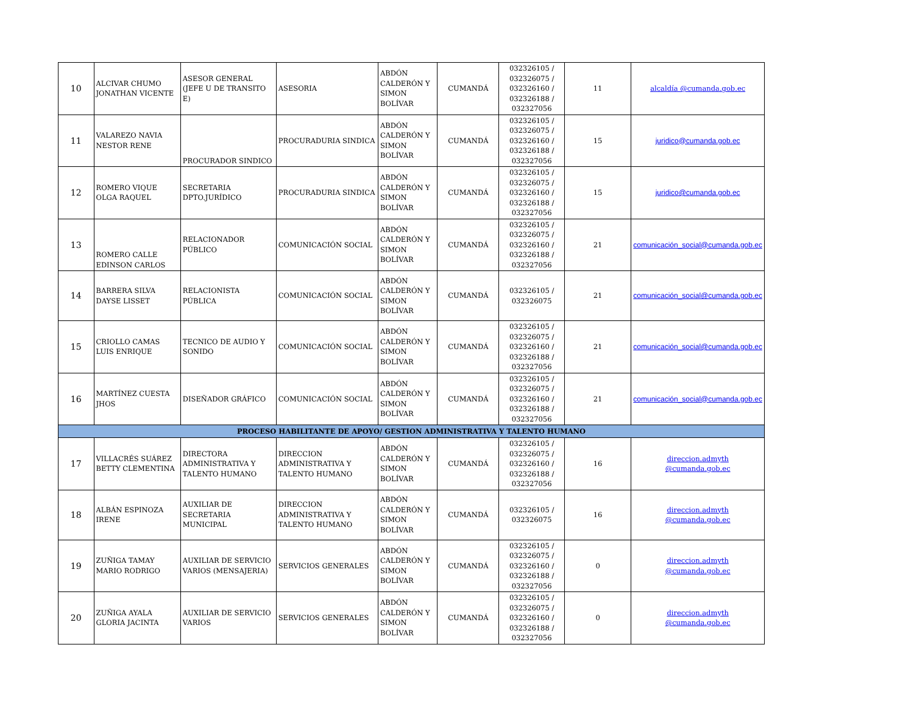| 10 | ALCIVAR CHUMO JONATHAN VICENTE | ASESOR GENERAL (JEFE U DE TRANSITO E) | ASESORIA | ABDÓN CALDERÓN Y SIMON BOLÍVAR | CUMANDÁ | 032326105 / 032326075 / 032326160 / 032326188 / 032327056 | 11 | alcaldía @cumanda.gob.ec |
| 11 | VALAREZO NAVIA NESTOR RENE | PROCURADOR SINDICO | PROCURADURIA SINDICA | ABDÓN CALDERÓN Y SIMON BOLÍVAR | CUMANDÁ | 032326105 / 032326075 / 032326160 / 032326188 / 032327056 | 15 | juridico@cumanda.gob.ec |
| 12 | ROMERO VIQUE OLGA RAQUEL | SECRETARIA DPTO.JURÍDICO | PROCURADURIA SINDICA | ABDÓN CALDERÓN Y SIMON BOLÍVAR | CUMANDÁ | 032326105 / 032326075 / 032326160 / 032326188 / 032327056 | 15 | juridico@cumanda.gob.ec |
| 13 | ROMERO CALLE EDINSON CARLOS | RELACIONADOR PÚBLICO | COMUNICACIÓN SOCIAL | ABDÓN CALDERÓN Y SIMON BOLÍVAR | CUMANDÁ | 032326105 / 032326075 / 032326160 / 032326188 / 032327056 | 21 | comunicación_social@cumanda.gob.ec |
| 14 | BARRERA SILVA DAYSE LISSET | RELACIONISTA PÚBLICA | COMUNICACIÓN SOCIAL | ABDÓN CALDERÓN Y SIMON BOLÍVAR | CUMANDÁ | 032326105 / 032326075 | 21 | comunicación_social@cumanda.gob.ec |
| 15 | CRIOLLO CAMAS LUIS ENRIQUE | TECNICO DE AUDIO Y SONIDO | COMUNICACIÓN SOCIAL | ABDÓN CALDERÓN Y SIMON BOLÍVAR | CUMANDÁ | 032326105 / 032326075 / 032326160 / 032326188 / 032327056 | 21 | comunicación_social@cumanda.gob.ec |
| 16 | MARTÍNEZ CUESTA JHOS | DISEÑADOR GRÁFICO | COMUNICACIÓN SOCIAL | ABDÓN CALDERÓN Y SIMON BOLÍVAR | CUMANDÁ | 032326105 / 032326075 / 032326160 / 032326188 / 032327056 | 21 | comunicación_social@cumanda.gob.ec |
| PROCESO HABILITANTE DE APOYO/ GESTION ADMINISTRATIVA Y TALENTO HUMANO | | | | | | | | |
| 17 | VILLACRÉS SUÁREZ BETTY CLEMENTINA | DIRECTORA ADMINISTRATIVA Y TALENTO HUMANO | DIRECCION ADMINISTRATIVA Y TALENTO HUMANO | ABDÓN CALDERÓN Y SIMON BOLÍVAR | CUMANDÁ | 032326105 / 032326075 / 032326160 / 032326188 / 032327056 | 16 | direccion.admyth @cumanda.gob.ec |
| 18 | ALBÁN ESPINOZA IRENE | AUXILIAR DE SECRETARIA MUNICIPAL | DIRECCION ADMINISTRATIVA Y TALENTO HUMANO | ABDÓN CALDERÓN Y SIMON BOLÍVAR | CUMANDÁ | 032326105 / 032326075 | 16 | direccion.admyth @cumanda.gob.ec |
| 19 | ZUÑIGA TAMAY MARIO RODRIGO | AUXILIAR DE SERVICIO VARIOS (MENSAJERIA) | SERVICIOS GENERALES | ABDÓN CALDERÓN Y SIMON BOLÍVAR | CUMANDÁ | 032326105 / 032326075 / 032326160 / 032326188 / 032327056 | 0 | direccion.admyth @cumanda.gob.ec |
| 20 | ZUÑIGA AYALA GLORIA JACINTA | AUXILIAR DE SERVICIO VARIOS | SERVICIOS GENERALES | ABDÓN CALDERÓN Y SIMON BOLÍVAR | CUMANDÁ | 032326105 / 032326075 / 032326160 / 032326188 / 032327056 | 0 | direccion.admyth @cumanda.gob.ec |